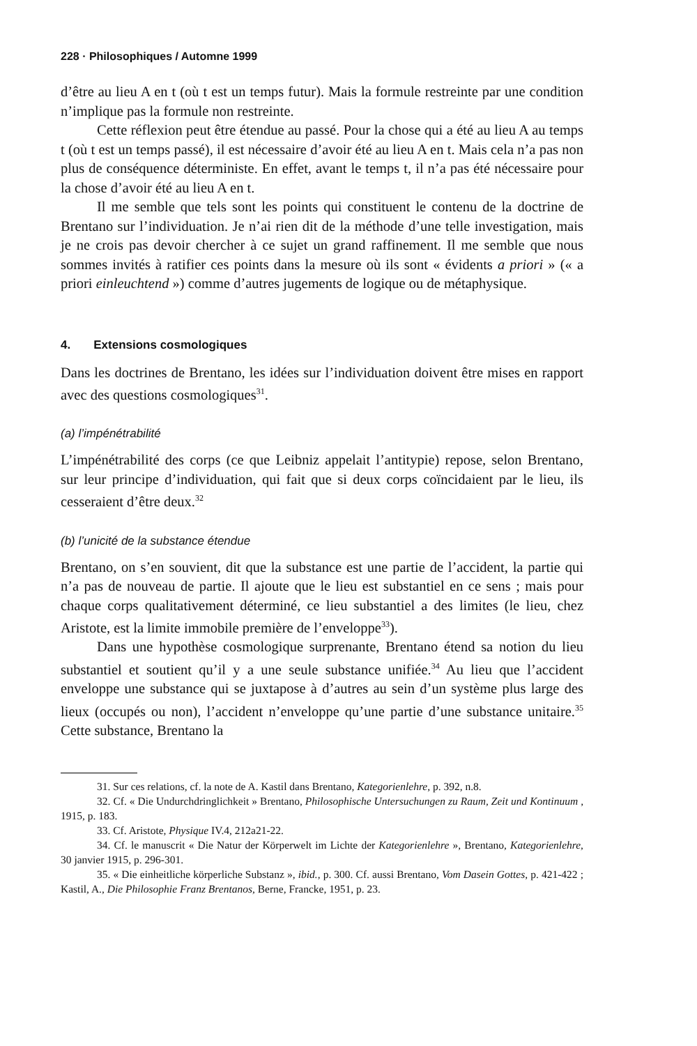228 · Philosophiques / Automne 1999
d’être au lieu A en t (où t est un temps futur). Mais la formule restreinte par une condition n’implique pas la formule non restreinte.
Cette réflexion peut être étendue au passé. Pour la chose qui a été au lieu A au temps t (où t est un temps passé), il est nécessaire d’avoir été au lieu A en t. Mais cela n’a pas non plus de conséquence déterministe. En effet, avant le temps t, il n’a pas été nécessaire pour la chose d’avoir été au lieu A en t.
Il me semble que tels sont les points qui constituent le contenu de la doctrine de Brentano sur l’individuation. Je n’ai rien dit de la méthode d’une telle investigation, mais je ne crois pas devoir chercher à ce sujet un grand raffinement. Il me semble que nous sommes invités à ratifier ces points dans la mesure où ils sont « évidents a priori » (« a priori einleuchtend ») comme d’autres jugements de logique ou de métaphysique.
4. Extensions cosmologiques
Dans les doctrines de Brentano, les idées sur l’individuation doivent être mises en rapport avec des questions cosmologiques<sup>31</sup>.
(a) l’impénétrabilité
L’impénétrabilité des corps (ce que Leibniz appelait l’antitypie) repose, selon Brentano, sur leur principe d’individuation, qui fait que si deux corps coïncidaient par le lieu, ils cesseraient d’être deux.<sup>32</sup>
(b) l’unicité de la substance étendue
Brentano, on s’en souvient, dit que la substance est une partie de l’accident, la partie qui n’a pas de nouveau de partie. Il ajoute que le lieu est substantiel en ce sens ; mais pour chaque corps qualitativement déterminé, ce lieu substantiel a des limites (le lieu, chez Aristote, est la limite immobile première de l’enveloppe<sup>33</sup>).
Dans une hypothèse cosmologique surprenante, Brentano étend sa notion du lieu substantiel et soutient qu’il y a une seule substance unifiée.<sup>34</sup> Au lieu que l’accident enveloppe une substance qui se juxtapose à d’autres au sein d’un système plus large des lieux (occupés ou non), l’accident n’enveloppe qu’une partie d’une substance unitaire.<sup>35</sup> Cette substance, Brentano la
31. Sur ces relations, cf. la note de A. Kastil dans Brentano, Kategorienlehre, p. 392, n.8.
32. Cf. « Die Undurchdringlichkeit » Brentano, Philosophische Untersuchungen zu Raum, Zeit und Kontinuum , 1915, p. 183.
33. Cf. Aristote, Physique IV.4, 212a21-22.
34. Cf. le manuscrit « Die Natur der Körperwelt im Lichte der Kategorienlehre », Brentano, Kategorienlehre, 30 janvier 1915, p. 296-301.
35. « Die einheitliche körperliche Substanz », ibid., p. 300. Cf. aussi Brentano, Vom Dasein Gottes, p. 421-422 ; Kastil, A., Die Philosophie Franz Brentanos, Berne, Francke, 1951, p. 23.